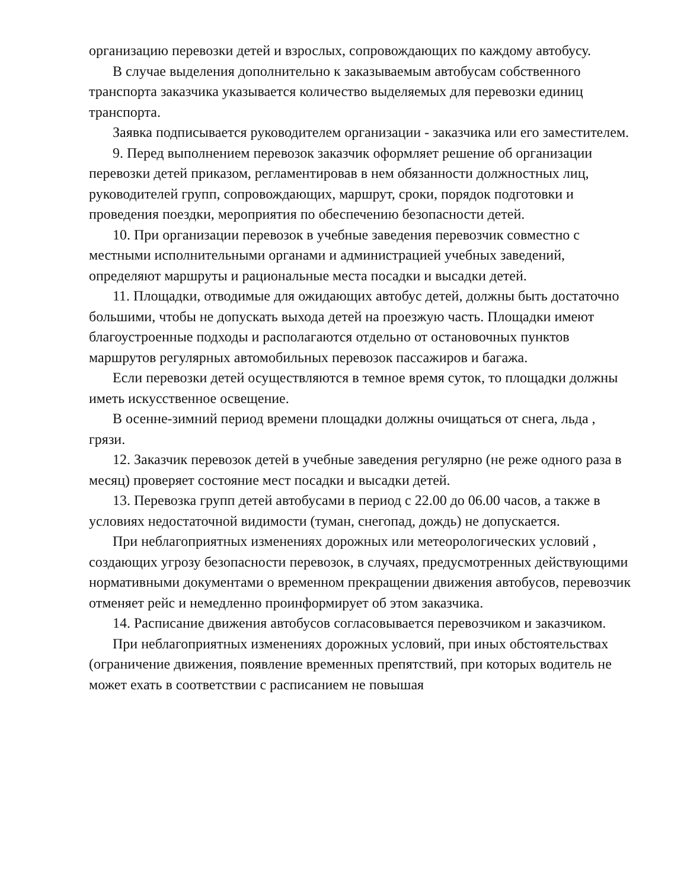организацию перевозки детей и взрослых, сопровождающих по каждому автобусу.
В случае выделения дополнительно к заказываемым автобусам собственного транспорта заказчика указывается количество выделяемых для перевозки единиц транспорта.
Заявка подписывается руководителем организации - заказчика или его заместителем.
9. Перед выполнением перевозок заказчик оформляет решение об организации перевозки детей приказом, регламентировав в нем обязанности должностных лиц, руководителей групп, сопровождающих, маршрут, сроки, порядок подготовки и проведения поездки, мероприятия по обеспечению безопасности детей.
10. При организации перевозок в учебные заведения перевозчик совместно с местными исполнительными органами и администрацией учебных заведений, определяют маршруты и рациональные места посадки и высадки детей.
11. Площадки, отводимые для ожидающих автобус детей, должны быть достаточно большими, чтобы не допускать выхода детей на проезжую часть. Площадки имеют благоустроенные подходы и располагаются отдельно от остановочных пунктов маршрутов регулярных автомобильных перевозок пассажиров и багажа.
Если перевозки детей осуществляются в темное время суток, то площадки должны иметь искусственное освещение.
В осенне-зимний период времени площадки должны очищаться от снега, льда , грязи.
12. Заказчик перевозок детей в учебные заведения регулярно (не реже одного раза в месяц) проверяет состояние мест посадки и высадки детей.
13. Перевозка групп детей автобусами в период с 22.00 до 06.00 часов, а также в условиях недостаточной видимости (туман, снегопад, дождь) не допускается.
При неблагоприятных изменениях дорожных или метеорологических условий , создающих угрозу безопасности перевозок, в случаях, предусмотренных действующими нормативными документами о временном прекращении движения автобусов, перевозчик отменяет рейс и немедленно проинформирует об этом заказчика.
14. Расписание движения автобусов согласовывается перевозчиком и заказчиком.
При неблагоприятных изменениях дорожных условий, при иных обстоятельствах (ограничение движения, появление временных препятствий, при которых водитель не может ехать в соответствии с расписанием не повышая